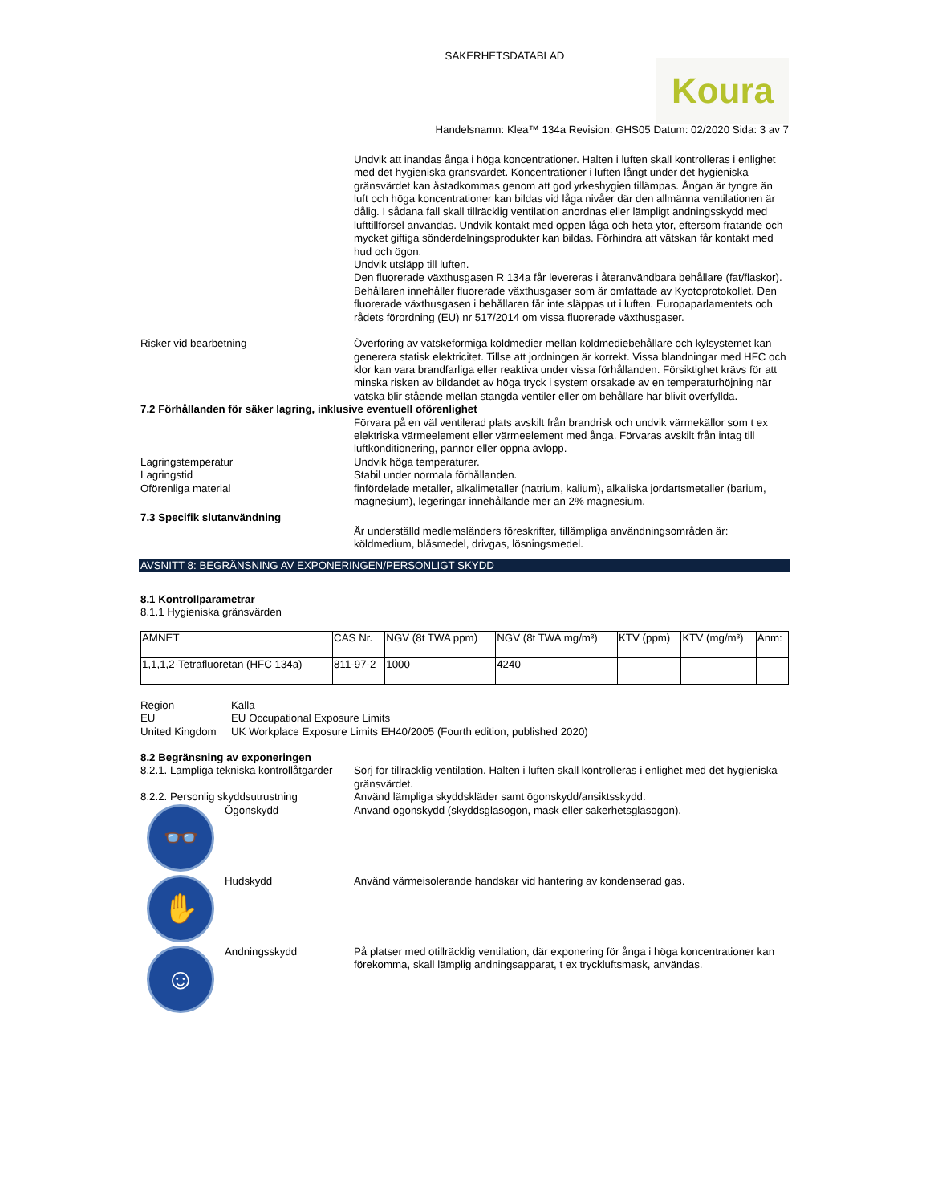SÄKERHETSDATABLAD
Koura
Handelsnamn: Klea™ 134a Revision: GHS05 Datum: 02/2020 Sida: 3 av 7
Undvik att inandas ånga i höga koncentrationer. Halten i luften skall kontrolleras i enlighet med det hygieniska gränsvärdet. Koncentrationer i luften långt under det hygieniska gränsvärdet kan åstadkommas genom att god yrkeshygien tillämpas. Ångan är tyngre än luft och höga koncentrationer kan bildas vid låga nivåer där den allmänna ventilationen är dålig. I sådana fall skall tillräcklig ventilation anordnas eller lämpligt andningsskydd med lufttillförsel användas. Undvik kontakt med öppen låga och heta ytor, eftersom frätande och mycket giftiga sönderdelningsprodukter kan bildas. Förhindra att vätskan får kontakt med hud och ögon.
Undvik utsläpp till luften.
Den fluorerade växthusgasen R 134a får levereras i återanvändbara behållare (fat/flaskor). Behållaren innehåller fluorerade växthusgaser som är omfattade av Kyotoprotokollet. Den fluorerade växthusgasen i behållaren får inte släppas ut i luften. Europaparlamentets och rådets förordning (EU) nr 517/2014 om vissa fluorerade växthusgaser.
Risker vid bearbetning Överföring av vätskeformiga köldmedier mellan köldmediebehållare och kylsystemet kan generera statisk elektricitet. Tillse att jordningen är korrekt. Vissa blandningar med HFC och klor kan vara brandfarliga eller reaktiva under vissa förhållanden. Försiktighet krävs för att minska risken av bildandet av höga tryck i system orsakade av en temperaturhöjning när vätska blir stående mellan stängda ventiler eller om behållare har blivit överfyllda.
7.2 Förhållanden för säker lagring, inklusive eventuell oförenlighet
Förvara på en väl ventilerad plats avskilt från brandrisk och undvik värmekällor som t ex elektriska värmeelement eller värmeelement med ånga. Förvaras avskilt från intag till luftkonditionering, pannor eller öppna avlopp.
Lagringstemperatur Undvik höga temperaturer.
Lagringstid Stabil under normala förhållanden.
Oförenliga material finfördelade metaller, alkalimetaller (natrium, kalium), alkaliska jordartsmetaller (barium, magnesium), legeringar innehållande mer än 2% magnesium.
7.3 Specifik slutanvändning
Är underställd medlemsländers föreskrifter, tillämpliga användningsområden är: köldmedium, blåsmedel, drivgas, lösningsmedel.
AVSNITT 8: BEGRÄNSNING AV EXPONERINGEN/PERSONLIGT SKYDD
8.1 Kontrollparametrar
8.1.1 Hygieniska gränsvärden
| ÄMNET | CAS Nr. | NGV (8t TWA ppm) | NGV (8t TWA mg/m³) | KTV (ppm) | KTV (mg/m³) | Anm: |
| --- | --- | --- | --- | --- | --- | --- |
| 1,1,1,2-Tetrafluoretan (HFC 134a) | 811-97-2 | 1000 | 4240 | | | |
Region Källa
EU EU Occupational Exposure Limits
United Kingdom UK Workplace Exposure Limits EH40/2005 (Fourth edition, published 2020)
8.2 Begränsning av exponeringen
8.2.1. Lämpliga tekniska kontrollåtgärder
Sörj för tillräcklig ventilation. Halten i luften skall kontrolleras i enlighet med det hygieniska gränsvärdet.
8.2.2. Personlig skyddsutrustning Använd lämpliga skyddskläder samt ögonskydd/ansiktsskydd.
👓
Ögonskydd
Använd ögonskydd (skyddsglasögon, mask eller säkerhetsglasögon).
✋
Hudskydd
Använd värmeisolerande handskar vid hantering av kondenserad gas.
☺
Andningsskydd
På platser med otillräcklig ventilation, där exponering för ånga i höga koncentrationer kan förekomma, skall lämplig andningsapparat, t ex tryckluftsmask, användas.